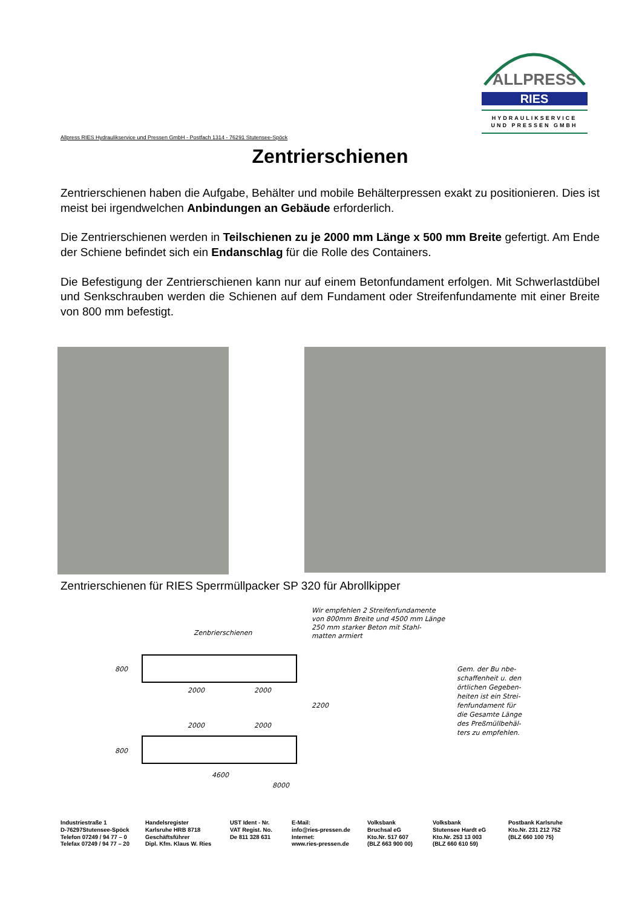ALLPRESS
RIES
HYDRAULIKSERVICE
UND PRESSEN GMBH
Allpress RIES Hydraulikservice und Pressen GmbH - Postfach 1314 - 76291 Stutensee-Spöck
Zentrierschienen
Zentrierschienen haben die Aufgabe, Behälter und mobile Behälterpressen exakt zu positionieren. Dies ist meist bei irgendwelchen Anbindungen an Gebäude erforderlich.
Die Zentrierschienen werden in Teilschienen zu je 2000 mm Länge x 500 mm Breite gefertigt. Am Ende der Schiene befindet sich ein Endanschlag für die Rolle des Containers.
Die Befestigung der Zentrierschienen kann nur auf einem Betonfundament erfolgen. Mit Schwerlastdübel und Senkschrauben werden die Schienen auf dem Fundament oder Streifenfundamente mit einer Breite von 800 mm befestigt.
Zentrierschienen für RIES Sperrmüllpacker SP 320 für Abrollkipper
Zenbrierschienen
Wir empfehlen 2 Streifenfundamente
von 800mm Breite und 4500 mm Länge
250 mm starker Beton mit Stahl-
matten armiert
2000
2000
2000
2000
800
800
2200
4600
8000
Gem. der Bu nbe-
schaffenheit u. den
örtlichen Gegeben-
heiten ist ein Strei-
fenfundament für
die Gesamte Länge
des Preßmüllbehäl-
ters zu empfehlen.
Industriestraße 1
D-76297Stutensee-Spöck
Telefon 07249 / 94 77 – 0
Telefax 07249 / 94 77 – 20
Handelsregister
Karlsruhe HRB 8718
Geschäftsführer
Dipl. Kfm. Klaus W. Ries
UST Ident - Nr.
VAT Regist. No.
De 811 328 631
E-Mail:
info@ries-pressen.de
Internet:
www.ries-pressen.de
Volksbank
Bruchsal eG
Kto.Nr. 517 607
(BLZ 663 900 00)
Volksbank
Stutensee Hardt eG
Kto.Nr. 253 13 003
(BLZ 660 610 59)
Postbank Karlsruhe
Kto.Nr. 231 212 752
(BLZ 660 100 75)